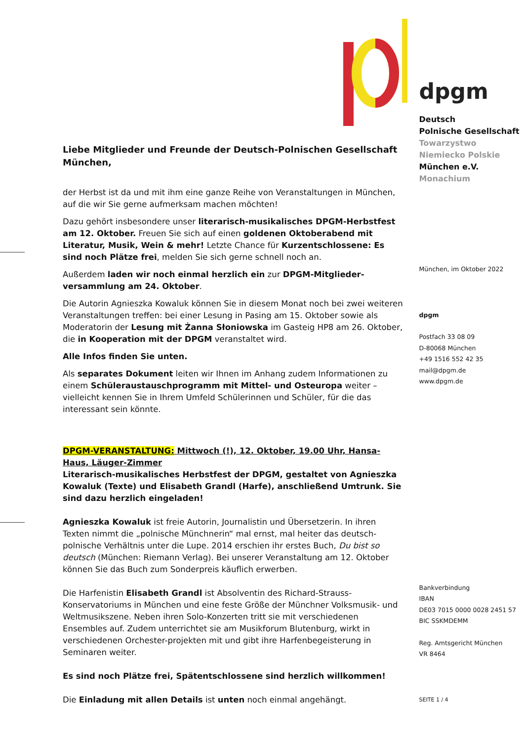Liebe Mitglieder und Freunde der Deutsch-Polnischen Gesellschaft München,
der Herbst ist da und mit ihm eine ganze Reihe von Veranstaltungen in München, auf die wir Sie gerne aufmerksam machen möchten!
Dazu gehört insbesondere unser literarisch-musikalisches DPGM-Herbstfest am 12. Oktober. Freuen Sie sich auf einen goldenen Oktoberabend mit Literatur, Musik, Wein & mehr! Letzte Chance für Kurzentschlossene: Es sind noch Plätze frei, melden Sie sich gerne schnell noch an.
Außerdem laden wir noch einmal herzlich ein zur DPGM-Mitglieder-versammlung am 24. Oktober.
Die Autorin Agnieszka Kowaluk können Sie in diesem Monat noch bei zwei weiteren Veranstaltungen treffen: bei einer Lesung in Pasing am 15. Oktober sowie als Moderatorin der Lesung mit Żanna Słoniowska im Gasteig HP8 am 26. Oktober, die in Kooperation mit der DPGM veranstaltet wird.
Alle Infos finden Sie unten.
Als separates Dokument leiten wir Ihnen im Anhang zudem Informationen zu einem Schüleraustauschprogramm mit Mittel- und Osteuropa weiter – vielleicht kennen Sie in Ihrem Umfeld Schülerinnen und Schüler, für die das interessant sein könnte.
DPGM-VERANSTALTUNG: Mittwoch (!), 12. Oktober, 19.00 Uhr, Hansa-Haus, Läuger-Zimmer
Literarisch-musikalisches Herbstfest der DPGM, gestaltet von Agnieszka Kowaluk (Texte) und Elisabeth Grandl (Harfe), anschließend Umtrunk. Sie sind dazu herzlich eingeladen!
Agnieszka Kowaluk ist freie Autorin, Journalistin und Übersetzerin. In ihren Texten nimmt die „polnische Münchnerin“ mal ernst, mal heiter das deutsch-polnische Verhältnis unter die Lupe. 2014 erschien ihr erstes Buch, Du bist so deutsch (München: Riemann Verlag). Bei unserer Veranstaltung am 12. Oktober können Sie das Buch zum Sonderpreis käuflich erwerben.
Die Harfenistin Elisabeth Grandl ist Absolventin des Richard-Strauss-Konservatoriums in München und eine feste Größe der Münchner Volksmusik- und Weltmusikszene. Neben ihren Solo-Konzerten tritt sie mit verschiedenen Ensembles auf. Zudem unterrichtet sie am Musikforum Blutenburg, wirkt in verschiedenen Orchester-projekten mit und gibt ihre Harfenbegeisterung in Seminaren weiter.
Es sind noch Plätze frei, Spätentschlossene sind herzlich willkommen!
Die Einladung mit allen Details ist unten noch einmal angehängt.
dpgm
Deutsch
Polnische Gesellschaft
Towarzystwo Niemiecko Polskie
München e.V.
Monachium
München, im Oktober 2022
dpgm
Postfach 33 08 09
D-80068 München
+49 1516 552 42 35
mail@dpgm.de
www.dpgm.de
Bankverbindung
IBAN
DE03 7015 0000 0028 2451 57
BIC SSKMDEMM
Reg. Amtsgericht München
VR 8464
SEITE 1 / 4